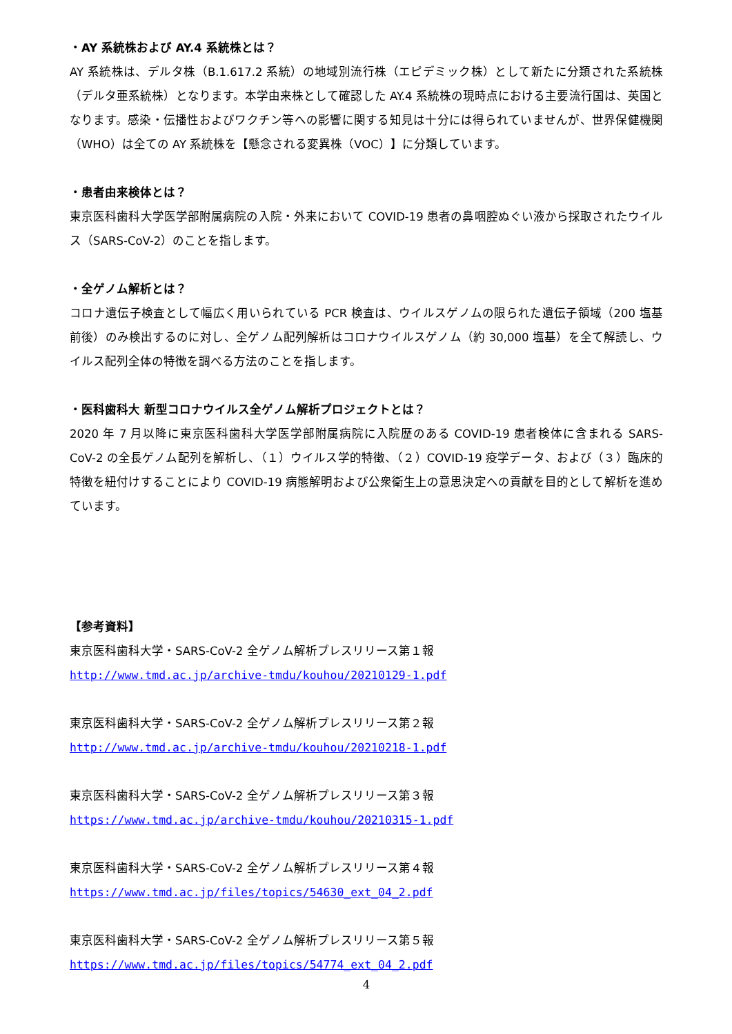・AY 系統株および AY.4 系統株とは？
AY 系統株は、デルタ株（B.1.617.2 系統）の地域別流行株（エピデミック株）として新たに分類された系統株（デルタ亜系統株）となります。本学由来株として確認した AY.4 系統株の現時点における主要流行国は、英国となります。感染・伝播性およびワクチン等への影響に関する知見は十分には得られていませんが、世界保健機関（WHO）は全ての AY 系統株を【懸念される変異株（VOC）】に分類しています。
・患者由来検体とは？
東京医科歯科大学医学部附属病院の入院・外来において COVID-19 患者の鼻咽腔ぬぐい液から採取されたウイルス（SARS-CoV-2）のことを指します。
・全ゲノム解析とは？
コロナ遺伝子検査として幅広く用いられている PCR 検査は、ウイルスゲノムの限られた遺伝子領域（200 塩基前後）のみ検出するのに対し、全ゲノム配列解析はコロナウイルスゲノム（約 30,000 塩基）を全て解読し、ウイルス配列全体の特徴を調べる方法のことを指します。
・医科歯科大 新型コロナウイルス全ゲノム解析プロジェクトとは？
2020 年 7 月以降に東京医科歯科大学医学部附属病院に入院歴のある COVID-19 患者検体に含まれる SARS-CoV-2 の全長ゲノム配列を解析し、（１）ウイルス学的特徴、（２）COVID-19 疫学データ、および（３）臨床的特徴を紐付けすることにより COVID-19 病態解明および公衆衛生上の意思決定への貢献を目的として解析を進めています。
【参考資料】
東京医科歯科大学・SARS-CoV-2 全ゲノム解析プレスリリース第１報
http://www.tmd.ac.jp/archive-tmdu/kouhou/20210129-1.pdf
東京医科歯科大学・SARS-CoV-2 全ゲノム解析プレスリリース第２報
http://www.tmd.ac.jp/archive-tmdu/kouhou/20210218-1.pdf
東京医科歯科大学・SARS-CoV-2 全ゲノム解析プレスリリース第３報
https://www.tmd.ac.jp/archive-tmdu/kouhou/20210315-1.pdf
東京医科歯科大学・SARS-CoV-2 全ゲノム解析プレスリリース第４報
https://www.tmd.ac.jp/files/topics/54630_ext_04_2.pdf
東京医科歯科大学・SARS-CoV-2 全ゲノム解析プレスリリース第５報
https://www.tmd.ac.jp/files/topics/54774_ext_04_2.pdf
4